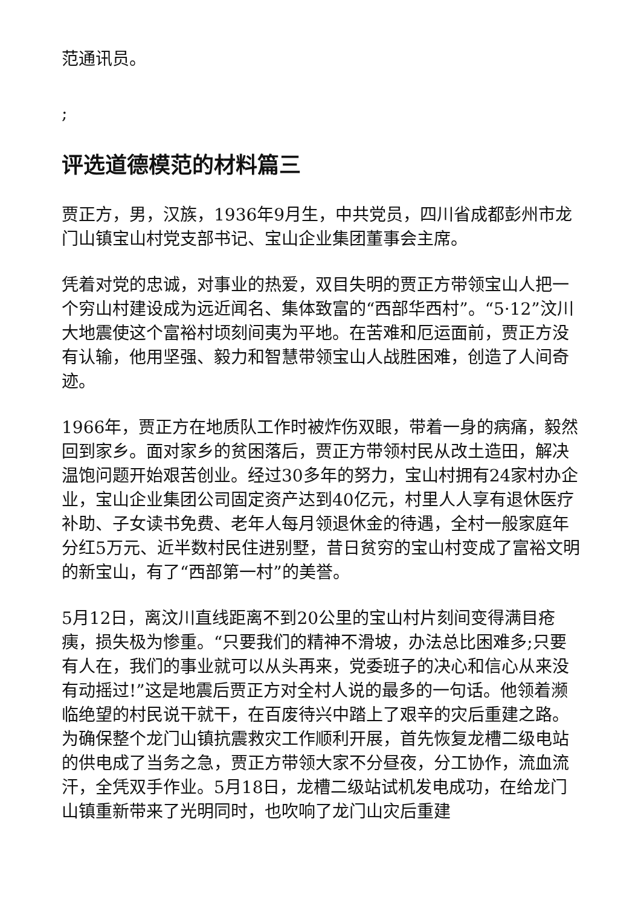范通讯员。
;
评选道德模范的材料篇三
贾正方，男，汉族，1936年9月生，中共党员，四川省成都彭州市龙门山镇宝山村党支部书记、宝山企业集团董事会主席。
凭着对党的忠诚，对事业的热爱，双目失明的贾正方带领宝山人把一个穷山村建设成为远近闻名、集体致富的“西部华西村”。“5·12”汶川大地震使这个富裕村顷刻间夷为平地。在苦难和厄运面前，贾正方没有认输，他用坚强、毅力和智慧带领宝山人战胜困难，创造了人间奇迹。
1966年，贾正方在地质队工作时被炸伤双眼，带着一身的病痛，毅然回到家乡。面对家乡的贫困落后，贾正方带领村民从改土造田，解决温饱问题开始艰苦创业。经过30多年的努力，宝山村拥有24家村办企业，宝山企业集团公司固定资产达到40亿元，村里人人享有退休医疗补助、子女读书免费、老年人每月领退休金的待遇，全村一般家庭年分红5万元、近半数村民住进别墅，昔日贫穷的宝山村变成了富裕文明的新宝山，有了“西部第一村”的美誉。
5月12日，离汶川直线距离不到20公里的宝山村片刻间变得满目疮痍，损失极为惨重。“只要我们的精神不滑坡，办法总比困难多;只要有人在，我们的事业就可以从头再来，党委班子的决心和信心从来没有动摇过!”这是地震后贾正方对全村人说的最多的一句话。他领着濒临绝望的村民说干就干，在百废待兴中踏上了艰辛的灾后重建之路。为确保整个龙门山镇抗震救灾工作顺利开展，首先恢复龙槽二级电站的供电成了当务之急，贾正方带领大家不分昼夜，分工协作，流血流汗，全凭双手作业。5月18日，龙槽二级站试机发电成功，在给龙门山镇重新带来了光明同时，也吹响了龙门山灾后重建